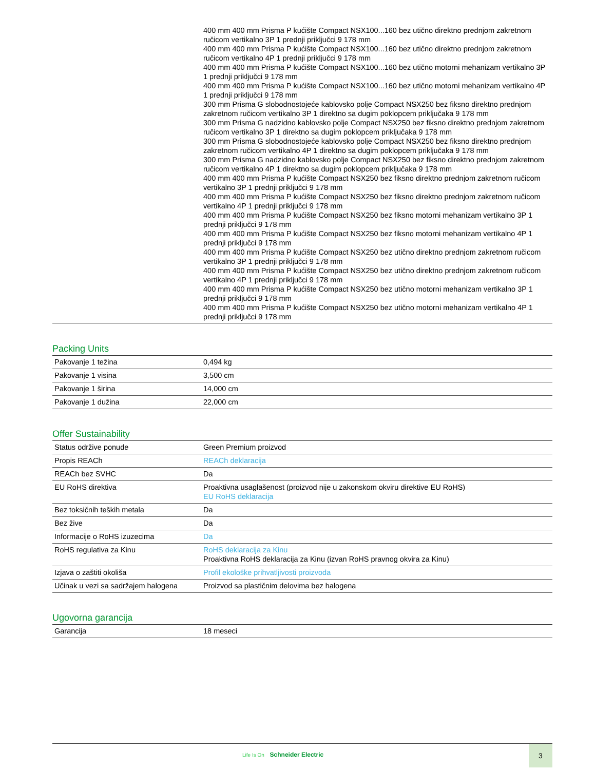| | 400 mm 400 mm Prisma P kućište Compact NSX100...160 bez utično direktno prednjom zakretnom ručicom vertikalno 3P 1 prednji priključci 9 178 mm 400 mm 400 mm Prisma P kućište Compact NSX100...160 bez utično direktno prednjom zakretnom ručicom vertikalno 4P 1 prednji priključci 9 178 mm 400 mm 400 mm Prisma P kućište Compact NSX100...160 bez utično motorni mehanizam vertikalno 3P 1 prednji priključci 9 178 mm 400 mm 400 mm Prisma P kućište Compact NSX100...160 bez utično motorni mehanizam vertikalno 4P 1 prednji priključci 9 178 mm 300 mm Prisma G slobodnostojeće kablovsko polje Compact NSX250 bez fiksno direktno prednjom zakretnom ručicom vertikalno 3P 1 direktno sa dugim poklopcem priključaka 9 178 mm 300 mm Prisma G nadzidno kablovsko polje Compact NSX250 bez fiksno direktno prednjom zakretnom ručicom vertikalno 3P 1 direktno sa dugim poklopcem priključaka 9 178 mm 300 mm Prisma G slobodnostojeće kablovsko polje Compact NSX250 bez fiksno direktno prednjom zakretnom ručicom vertikalno 4P 1 direktno sa dugim poklopcem priključaka 9 178 mm 300 mm Prisma G nadzidno kablovsko polje Compact NSX250 bez fiksno direktno prednjom zakretnom ručicom vertikalno 4P 1 direktno sa dugim poklopcem priključaka 9 178 mm 400 mm 400 mm Prisma P kućište Compact NSX250 bez fiksno direktno prednjom zakretnom ručicom vertikalno 3P 1 prednji priključci 9 178 mm 400 mm 400 mm Prisma P kućište Compact NSX250 bez fiksno direktno prednjom zakretnom ručicom vertikalno 4P 1 prednji priključci 9 178 mm 400 mm 400 mm Prisma P kućište Compact NSX250 bez fiksno motorni mehanizam vertikalno 3P 1 prednji priključci 9 178 mm 400 mm 400 mm Prisma P kućište Compact NSX250 bez fiksno motorni mehanizam vertikalno 4P 1 prednji priključci 9 178 mm 400 mm 400 mm Prisma P kućište Compact NSX250 bez utično direktno prednjom zakretnom ručicom vertikalno 3P 1 prednji priključci 9 178 mm 400 mm 400 mm Prisma P kućište Compact NSX250 bez utično direktno prednjom zakretnom ručicom vertikalno 4P 1 prednji priključci 9 178 mm 400 mm 400 mm Prisma P kućište Compact NSX250 bez utično motorni mehanizam vertikalno 3P 1 prednji priključci 9 178 mm 400 mm 400 mm Prisma P kućište Compact NSX250 bez utično motorni mehanizam vertikalno 4P 1 prednji priključci 9 178 mm |
Packing Units
| Pakovanje 1 težina | 0,494 kg |
| Pakovanje 1 visina | 3,500 cm |
| Pakovanje 1 širina | 14,000 cm |
| Pakovanje 1 dužina | 22,000 cm |
Offer Sustainability
| Status održive ponude | Green Premium proizvod |
| Propis REACh | REACh deklaracija |
| REACh bez SVHC | Da |
| EU RoHS direktiva | Proaktivna usaglašenost (proizvod nije u zakonskom okviru direktive EU RoHS) EU RoHS deklaracija |
| Bez toksičnih teških metala | Da |
| Bez žive | Da |
| Informacije o RoHS izuzecima | Da |
| RoHS regulativa za Kinu | RoHS deklaracija za Kinu Proaktivna RoHS deklaracija za Kinu (izvan RoHS pravnog okvira za Kinu) |
| Izjava o zaštiti okoliša | Profil ekološke prihvatljivosti proizvoda |
| Učinak u vezi sa sadržajem halogena | Proizvod sa plastičnim delovima bez halogena |
Ugovorna garancija
| Garancija | 18 meseci |
Life Is On Schneider Electric
3